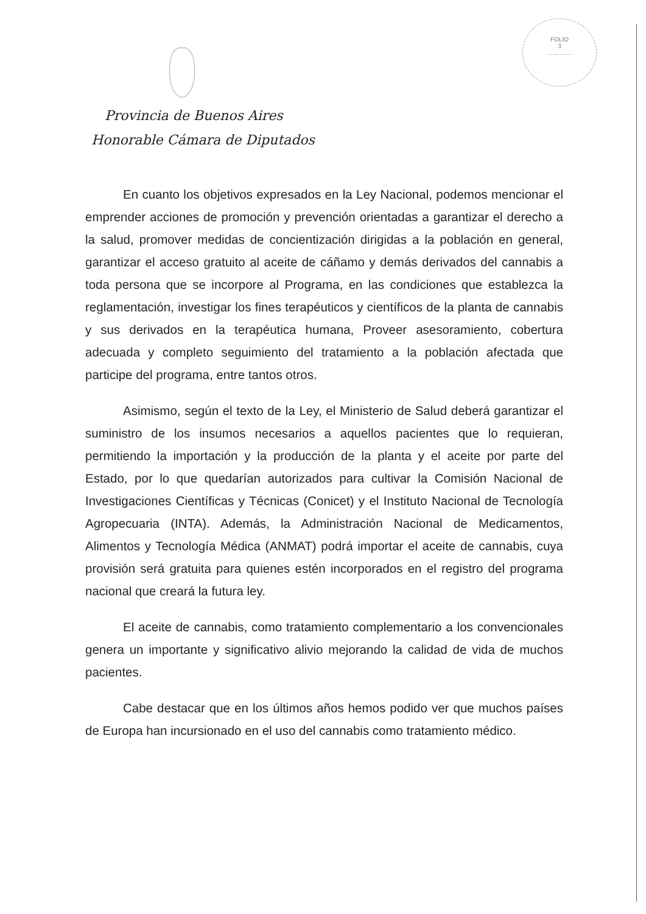FOLIO
3
..............
Provincia de Buenos Aires
Honorable Cámara de Diputados
En cuanto los objetivos expresados en la Ley Nacional, podemos mencionar el emprender acciones de promoción y prevención orientadas a garantizar el derecho a la salud, promover medidas de concientización dirigidas a la población en general, garantizar el acceso gratuito al aceite de cáñamo y demás derivados del cannabis a toda persona que se incorpore al Programa, en las condiciones que establezca la reglamentación, investigar los fines terapéuticos y científicos de la planta de cannabis y sus derivados en la terapéutica humana, Proveer asesoramiento, cobertura adecuada y completo seguimiento del tratamiento a la población afectada que participe del programa, entre tantos otros.
Asimismo, según el texto de la Ley, el Ministerio de Salud deberá garantizar el suministro de los insumos necesarios a aquellos pacientes que lo requieran, permitiendo la importación y la producción de la planta y el aceite por parte del Estado, por lo que quedarían autorizados para cultivar la Comisión Nacional de Investigaciones Científicas y Técnicas (Conicet) y el Instituto Nacional de Tecnología Agropecuaria (INTA). Además, la Administración Nacional de Medicamentos, Alimentos y Tecnología Médica (ANMAT) podrá importar el aceite de cannabis, cuya provisión será gratuita para quienes estén incorporados en el registro del programa nacional que creará la futura ley.
El aceite de cannabis, como tratamiento complementario a los convencionales genera un importante y significativo alivio mejorando la calidad de vida de muchos pacientes.
Cabe destacar que en los últimos años hemos podido ver que muchos países de Europa han incursionado en el uso del cannabis como tratamiento médico.